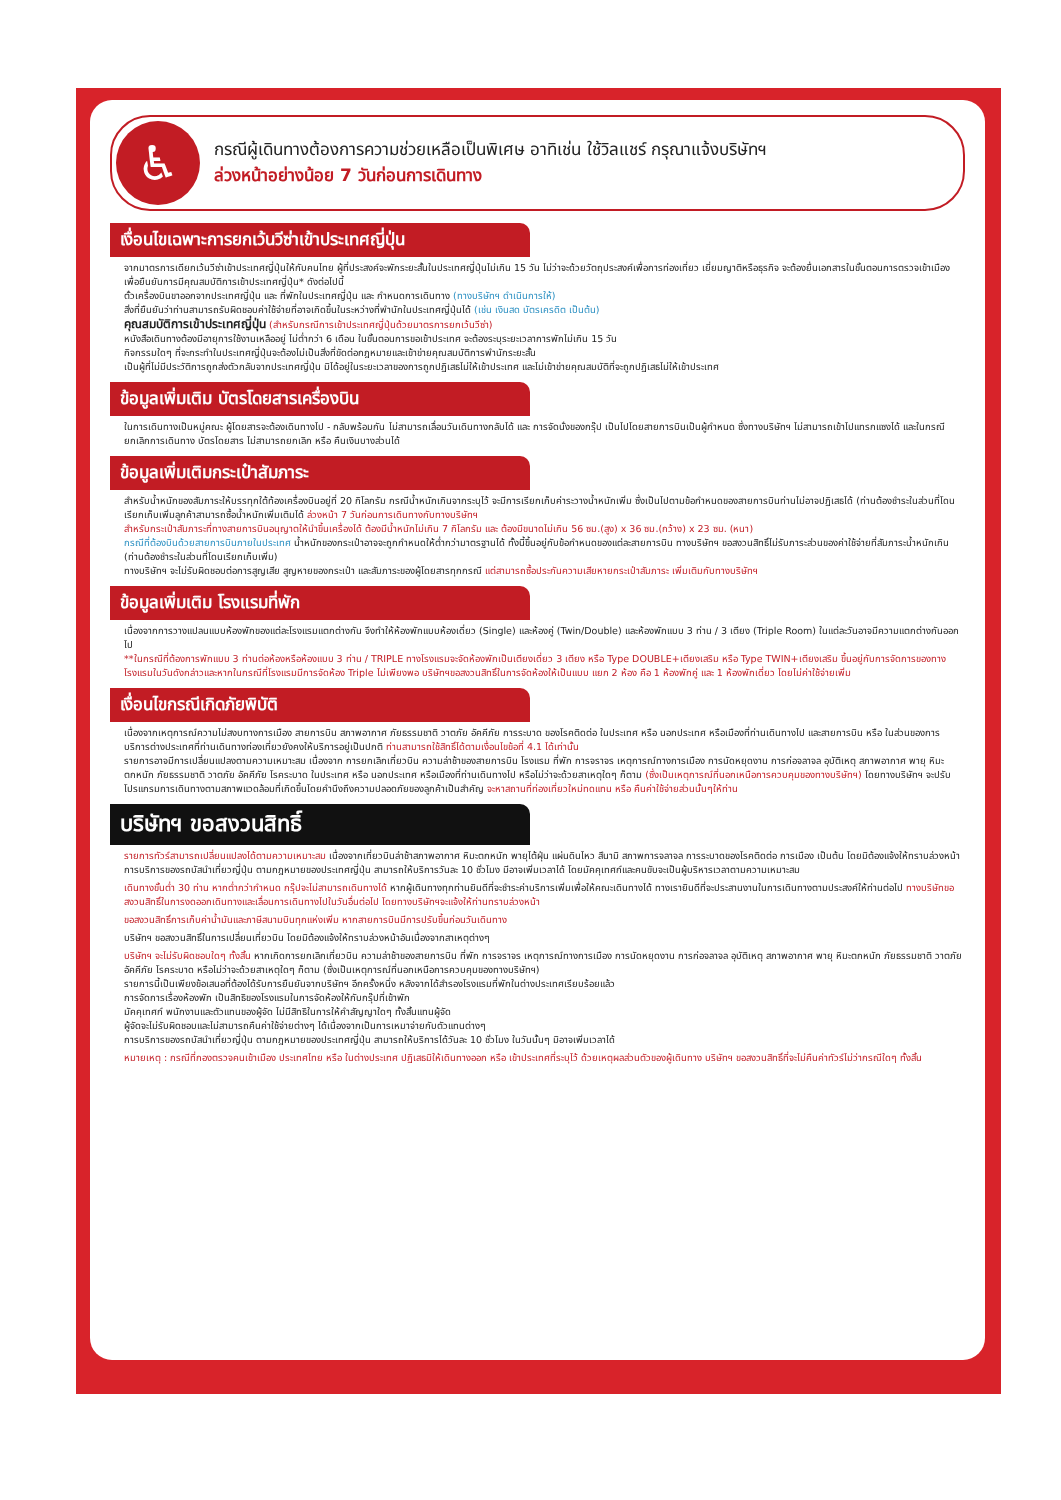♿
กรณีผู้เดินทางต้องการความช่วยเหลือเป็นพิเศษ อาทิเช่น ใช้วิลแชร์ กรุณาแจ้งบริษัทฯ
ล่วงหน้าอย่างน้อย 7 วันก่อนการเดินทาง
เงื่อนไขเฉพาะการยกเว้นวีซ่าเข้าประเทศญี่ปุ่น
จากมาตรการเดียกเว้นวีซ่าเข้าประเทศญี่ปุ่นให้กับคนไทย ผู้ที่ประสงค์จะพักระยะสั้นในประเทศญี่ปุ่นไม่เกิน 15 วัน ไม่ว่าจะด้วยวัตถุประสงค์เพื่อการท่องเที่ยว เยี่ยมญาติหรือธุรกิจ จะต้องยื่นเอกสารในขั้นตอนการตรวจเข้าเมือง เพื่อยืนยันการมีคุณสมบัติการเข้าประเทศญี่ปุ่น* ดังต่อไปนี้
ตั๋วเครื่องบินขาออกจากประเทศญี่ปุ่น และ ที่พักในประเทศญี่ปุ่น และ กำหนดการเดินทาง (ทางบริษัทฯ ดำเนินการให้)
สิ่งที่ยืนยันว่าท่านสามารถรับผิดชอบค่าใช้จ่ายที่อาจเกิดขึ้นในระหว่างที่พำนักในประเทศญี่ปุ่นได้ (เช่น เงินสด บัตรเครดิต เป็นต้น)
คุณสมบัติการเข้าประเทศญี่ปุ่น (สำหรับกรณีการเข้าประเทศญี่ปุ่นด้วยมาตรการยกเว้นวีซ่า)
หนังสือเดินทางต้องมีอายุการใช้งานเหลืออยู่ ไม่ต่ำกว่า 6 เดือน ในขั้นตอนการขอเข้าประเทศ จะต้องระบุระยะเวลาการพักไม่เกิน 15 วัน
กิจกรรมใดๆ ที่จะกระทำในประเทศญี่ปุ่นจะต้องไม่เป็นสิ่งที่ขัดต่อกฎหมายและเข้าข่ายคุณสมบัติการพำนักระยะสั้น
เป็นผู้ที่ไม่มีประวัติการถูกส่งตัวกลับจากประเทศญี่ปุ่น มิได้อยู่ในระยะเวลาของการถูกปฏิเสธไม่ให้เข้าประเทศ และไม่เข้าข่ายคุณสมบัติที่จะถูกปฏิเสธไม่ให้เข้าประเทศ
ข้อมูลเพิ่มเติม บัตรโดยสารเครื่องบิน
ในการเดินทางเป็นหมู่คณะ ผู้โดยสารจะต้องเดินทางไป - กลับพร้อมกัน ไม่สามารถเลื่อนวันเดินทางกลับได้ และ การจัดนั่งของกรุ๊ป เป็นไปโดยสายการบินเป็นผู้กำหนด ซึ่งทางบริษัทฯ ไม่สามารถเข้าไปแทรกแซงได้ และในกรณียกเลิกการเดินทาง บัตรโดยสาร ไม่สามารถยกเลิก หรือ คืนเงินบางส่วนได้
ข้อมูลเพิ่มเติมกระเป๋าสัมภาระ
สำหรับน้ำหนักของสัมภาระให้บรรทุกใต้ท้องเครื่องบินอยู่ที่ 20 กิโลกรัม กรณีน้ำหนักเกินจากระบุไว้ จะมีการเรียกเก็บค่าระวางน้ำหนักเพิ่ม ซึ่งเป็นไปตามข้อกำหนดของสายการบินท่านไม่อาจปฏิเสธได้ (ท่านต้องชำระในส่วนที่โดนเรียกเก็บเพิ่มลูกค้าสามารถซื้อน้ำหนักเพิ่มเติมได้ ล่วงหน้า 7 วันก่อนการเดินทางกับทางบริษัทฯ
สำหรับกระเป๋าสัมภาระที่ทางสายการบินอนุญาตให้นำขึ้นเครื่องได้ ต้องมีน้ำหนักไม่เกิน 7 กิโลกรัม และ ต้องมีขนาดไม่เกิน 56 ซม.(สูง) x 36 ซม.(กว้าง) x 23 ซม. (หนา)
กรณีที่ต้องบินด้วยสายการบินภายในประเทศ น้ำหนักของกระเป๋าอาจจะถูกกำหนดให้ต่ำกว่ามาตรฐานได้ ทั้งนี้ขึ้นอยู่กับข้อกำหนดของแต่ละสายการบิน ทางบริษัทฯ ขอสงวนสิทธิ์ไม่รับภาระส่วนของค่าใช้จ่ายที่สัมภาระน้ำหนักเกิน (ท่านต้องชำระในส่วนที่โดนเรียกเก็บเพิ่ม)
ทางบริษัทฯ จะไม่รับผิดชอบต่อการสูญเสีย สูญหายของกระเป๋า และสัมภาระของผู้โดยสารทุกกรณี แต่สามารถซื้อประกันความเสียหายกระเป๋าสัมภาระ เพิ่มเติมกับทางบริษัทฯ
ข้อมูลเพิ่มเติม โรงแรมที่พัก
เนื่องจากการวางแปลนแบบห้องพักของแต่ละโรงแรมแตกต่างกัน จึงทำให้ห้องพักแบบห้องเดี่ยว (Single) และห้องคู่ (Twin/Double) และห้องพักแบบ 3 ท่าน / 3 เตียง (Triple Room) ในแต่ละวันอาจมีความแตกต่างกันออกไป
**ในกรณีที่ต้องการพักแบบ 3 ท่านต่อห้องหรือห้องแบบ 3 ท่าน / TRIPLE ทางโรงแรมจะจัดห้องพักเป็นเตียงเดี่ยว 3 เตียง หรือ Type DOUBLE+เตียงเสริม หรือ Type TWIN+เตียงเสริม ขึ้นอยู่กับการจัดการของทางโรงแรมในวันดังกล่าวและหากในกรณีที่โรงแรมมีการจัดห้อง Triple ไม่เพียงพอ บริษัทฯขอสงวนสิทธิ์ในการจัดห้องให้เป็นแบบ แยก 2 ห้อง คือ 1 ห้องพักคู่ และ 1 ห้องพักเดี่ยว โดยไม่ค่าใช้จ่ายเพิ่ม
เงื่อนไขกรณีเกิดภัยพิบัติ
เนื่องจากเหตุการณ์ความไม่สงบทางการเมือง สายการบิน สภาพอากาศ ภัยธรรมชาติ วาตภัย อัคคีภัย การระบาด ของโรคติดต่อ ในประเทศ หรือ นอกประเทศ หรือเมืองที่ท่านเดินทางไป และสายการบิน หรือ ในส่วนของการบริการต่างประเทศที่ท่านเดินทางท่องเที่ยวยังคงให้บริการอยู่เป็นปกติ ท่านสามารถใช้สิทธิ์ได้ตามเงื่อนไขข้อที่ 4.1 ได้เท่านั้น
รายการอาจมีการเปลี่ยนแปลงตามความเหมาะสม เนื่องจาก การยกเลิกเที่ยวบิน ความล่าช้าของสายการบิน โรงแรม ที่พัก การจราจร เหตุการณ์ทางการเมือง การนัดหยุดงาน การก่อจลาจล อุบัติเหตุ สภาพอากาศ พายุ หิมะตกหนัก ภัยธรรมชาติ วาตภัย อัคคีภัย โรคระบาด ในประเทศ หรือ นอกประเทศ หรือเมืองที่ท่านเดินทางไป หรือไม่ว่าจะด้วยสาเหตุใดๆ ก็ตาม (ซึ่งเป็นเหตุการณ์ที่นอกเหนือการควบคุมของทางบริษัทฯ) โดยทางบริษัทฯ จะปรับโปรแกรมการเดินทางตามสภาพแวดล้อมที่เกิดขึ้นโดยคำนึงถึงความปลอดภัยของลูกค้าเป็นสำคัญ จะหาสถานที่ท่องเที่ยวใหม่ทดแทน หรือ คืนค่าใช้จ่ายส่วนนั้นๆให้ท่าน
บริษัทฯ ขอสงวนสิทธิ์
รายการทัวร์สามารถเปลี่ยนแปลงได้ตามความเหมาะสม เนื่องจากเที่ยวบินล่าช้าสภาพอากาศ หิมะตกหนัก พายุไต้ฝุ่น แผ่นดินไหว สึนามิ สภาพการจลาจล การระบาดของโรคติดต่อ การเมือง เป็นต้น โดยมิต้องแจ้งให้ทราบล่วงหน้า การบริการของรถบัสนำเที่ยวญี่ปุ่น ตามกฎหมายของประเทศญี่ปุ่น สามารถให้บริการวันละ 10 ชั่วโมง มีอาจเพิ่มเวลาได้ โดยมัคคุเทศก์และคนขับจะเป็นผู้บริหารเวลาตามความเหมาะสม
เดินทางขั้นต่ำ 30 ท่าน หากต่ำกว่ากำหนด กรุ๊ปจะไม่สามารถเดินทางได้ หากผู้เดินทางทุกท่านยินดีที่จะชำระค่าบริการเพิ่มเพื่อให้คณะเดินทางได้ ทางเรายินดีที่จะประสานงานในการเดินทางตามประสงค์ให้ท่านต่อไป ทางบริษัทขอสงวนสิทธิ์ในการงดออกเดินทางและเลื่อนการเดินทางไปในวันอื่นต่อไป โดยทางบริษัทฯจะแจ้งให้ท่านทราบล่วงหน้า
ขอสงวนสิทธิ์การเก็บค่าน้ำมันและภาษีสนามบินทุกแห่งเพิ่ม หากสายการบินมีการปรับขึ้นก่อนวันเดินทาง
บริษัทฯ ขอสงวนสิทธิ์ในการเปลี่ยนเที่ยวบิน โดยมิต้องแจ้งให้ทราบล่วงหน้าอันเนื่องจากสาเหตุต่างๆ
บริษัทฯ จะไม่รับผิดชอบใดๆ ทั้งสิ้น หากเกิดการยกเลิกเที่ยวบิน ความล่าช้าของสายการบิน ที่พัก การจราจร เหตุการณ์ทางการเมือง การนัดหยุดงาน การก่อจลาจล อุบัติเหตุ สภาพอากาศ พายุ หิมะตกหนัก ภัยธรรมชาติ วาตภัย อัคคีภัย โรคระบาด หรือไม่ว่าจะด้วยสาเหตุใดๆ ก็ตาม (ซึ่งเป็นเหตุการณ์ที่นอกเหนือการควบคุมของทางบริษัทฯ)
รายการนี้เป็นเพียงข้อเสนอที่ต้องได้รับการยืนยันจากบริษัทฯ อีกครั้งหนึ่ง หลังจากได้สำรองโรงแรมที่พักในต่างประเทศเรียบร้อยแล้ว
การจัดการเรื่องห้องพัก เป็นสิทธิของโรงแรมในการจัดห้องให้กับกรุ๊ปที่เข้าพัก
มัคคุเทศก์ พนักงานและตัวแทนของผู้จัด ไม่มีสิทธิในการให้คำสัญญาใดๆ ทั้งสิ้นแทนผู้จัด
ผู้จัดจะไม่รับผิดชอบและไม่สามารถคืนค่าใช้จ่ายต่างๆ ได้เนื่องจากเป็นการเหมาจ่ายกับตัวแทนต่างๆ
การบริการของรถบัสนำเที่ยวญี่ปุ่น ตามกฎหมายของประเทศญี่ปุ่น สามารถให้บริการได้วันละ 10 ชั่วโมง ในวันนั้นๆ มิอาจเพิ่มเวลาได้
หมายเหตุ : กรณีที่กองตรวจคนเข้าเมือง ประเทศไทย หรือ ในต่างประเทศ ปฏิเสธมิให้เดินทางออก หรือ เข้าประเทศที่ระบุไว้ ด้วยเหตุผลส่วนตัวของผู้เดินทาง บริษัทฯ ขอสงวนสิทธิ์ที่จะไม่คืนค่าทัวร์ไม่ว่ากรณีใดๆ ทั้งสิ้น